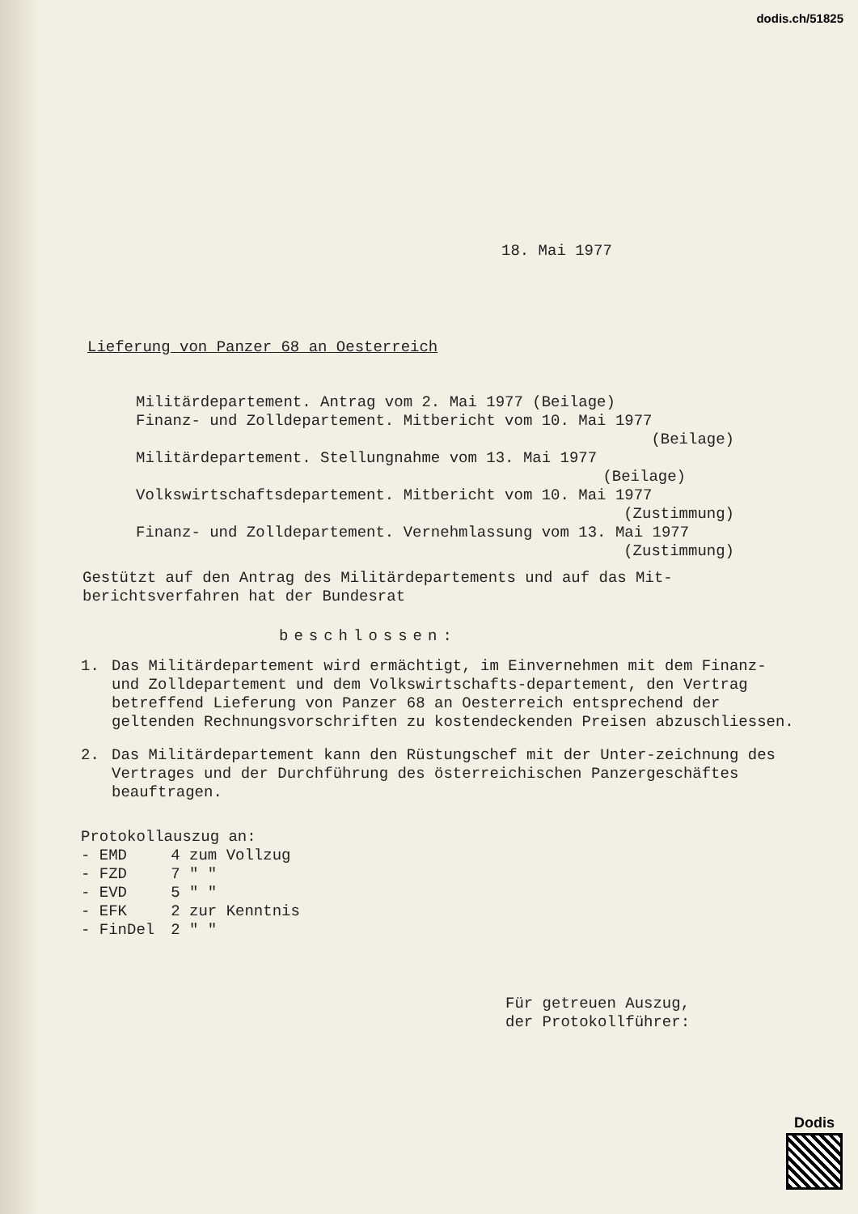dodis.ch/51825
18. Mai 1977
Lieferung von Panzer 68 an Oesterreich
Militärdepartement. Antrag vom 2. Mai 1977 (Beilage)
Finanz- und Zolldepartement. Mitbericht vom 10. Mai 1977
(Beilage)
Militärdepartement. Stellungnahme vom 13. Mai 1977
(Beilage)
Volkswirtschaftsdepartement. Mitbericht vom 10. Mai 1977
(Zustimmung)
Finanz- und Zolldepartement. Vernehmlassung vom 13. Mai 1977
(Zustimmung)
Gestützt auf den Antrag des Militärdepartements und auf das Mit-
berichtsverfahren hat der Bundesrat
beschlossen:
1. Das Militärdepartement wird ermächtigt, im Einvernehmen mit dem Finanz- und Zolldepartement und dem Volkswirtschafts-departement, den Vertrag betreffend Lieferung von Panzer 68 an Oesterreich entsprechend der geltenden Rechnungsvorschriften zu kostendeckenden Preisen abzuschliessen.
2. Das Militärdepartement kann den Rüstungschef mit der Unter-zeichnung des Vertrages und der Durchführung des österreichischen Panzergeschäftes beauftragen.
Protokollauszug an:
| - EMD | 4 zum Vollzug |
| - FZD | 7 " " |
| - EVD | 5 " " |
| - EFK | 2 zur Kenntnis |
| - FinDel | 2 " " |
Für getreuen Auszug,
der Protokollführer:
Dodis